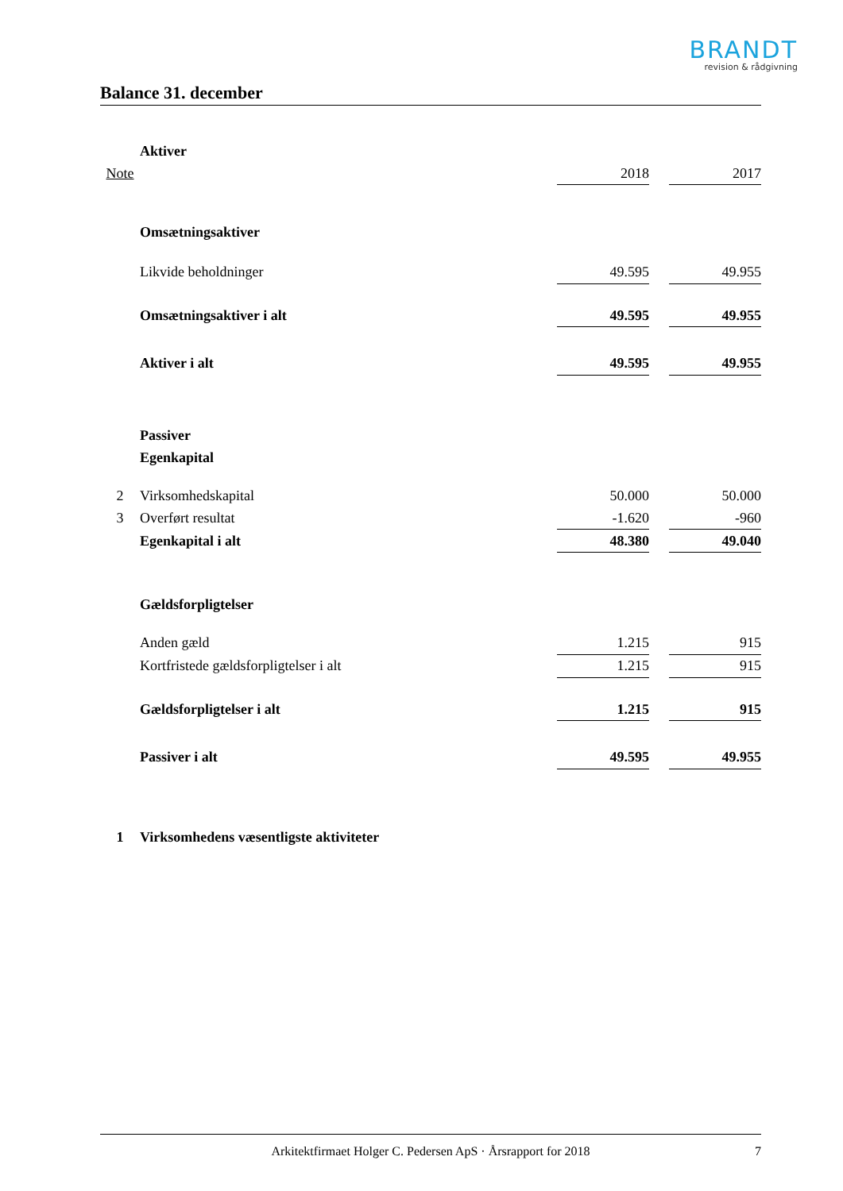BRANDT
revision & rådgivning
Balance 31. december
| | Aktiver | | | |
| Note | | 2018 | | 2017 |
| | Omsætningsaktiver | | | |
| | Likvide beholdninger | 49.595 | | 49.955 |
| | Omsætningsaktiver i alt | 49.595 | | 49.955 |
| | Aktiver i alt | 49.595 | | 49.955 |
| | Passiver | | | |
| | Egenkapital | | | |
| 2 | Virksomhedskapital | 50.000 | | 50.000 |
| 3 | Overført resultat | -1.620 | | -960 |
| | Egenkapital i alt | 48.380 | | 49.040 |
| | Gældsforpligtelser | | | |
| | Anden gæld | 1.215 | | 915 |
| | Kortfristede gældsforpligtelser i alt | 1.215 | | 915 |
| | Gældsforpligtelser i alt | 1.215 | | 915 |
| | Passiver i alt | 49.595 | | 49.955 |
| 1 | Virksomhedens væsentligste aktiviteter | | | |
Arkitektfirmaet Holger C. Pedersen ApS · Årsrapport for 2018 7